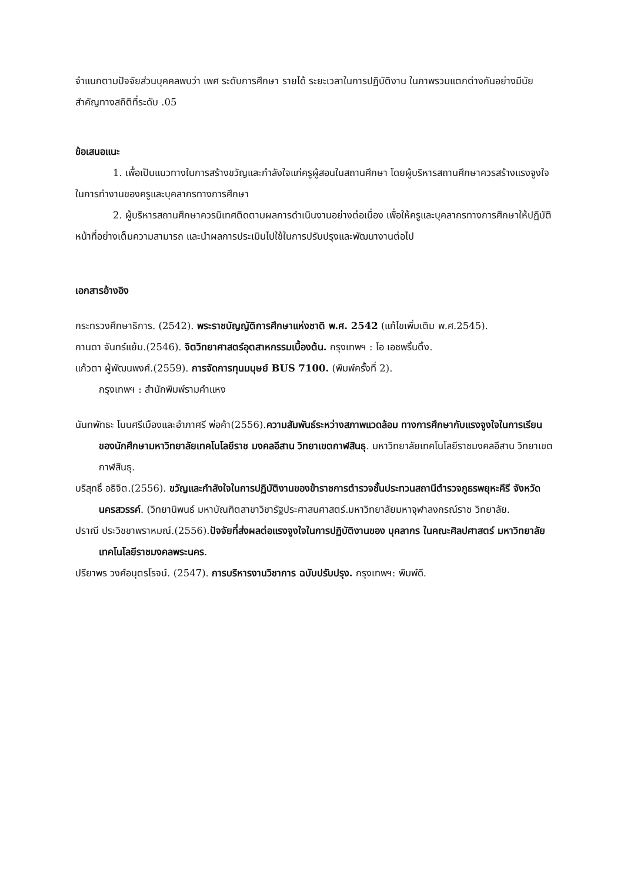จำแนกตามปัจจัยส่วนบุคคลพบว่า เพศ ระดับการศึกษา รายได้ ระยะเวลาในการปฏิบัติงาน ในภาพรวมแตกต่างกันอย่างมีนัยสำคัญทางสถิติที่ระดับ .05
ข้อเสนอแนะ
1. เพื่อเป็นแนวทางในการสร้างขวัญและกำลังใจแก่ครูผู้สอนในสถานศึกษา โดยผู้บริหารสถานศึกษาควรสร้างแรงจูงใจในการทำงานของครูและบุคลากรทางการศึกษา
2. ผู้บริหารสถานศึกษาควรนิเทศติดตามผลการดำเนินงานอย่างต่อเนื่อง เพื่อให้ครูและบุคลากรทางการศึกษาให้ปฏิบัติหน้าที่อย่างเต็มความสามารถ และนำผลการประเมินไปใช้ในการปรับปรุงและพัฒนางานต่อไป
เอกสารอ้างอิง
กระทรวงศึกษาธิการ. (2542). พระราชบัญญัติการศึกษาแห่งชาติ พ.ศ. 2542 (แก้ไขเพิ่มเติม พ.ศ.2545).
กานดา จันทร์แย้ม.(2546). จิตวิทยาศาสตร์อุตสาหกรรมเบื้องต้น. กรุงเทพฯ : โอ เอชพริ้นติ้ง.
แก้วตา ผู้พัฒนพงศ์.(2559). การจัดการทุนมนุษย์ BUS 7100. (พิมพ์ครั้งที่ 2).
กรุงเทพฯ : สำนักพิมพ์รามคำแหง
นันทพัทธะ โนนศรีเมืองและอำภาศรี พ่อค้า(2556).ความสัมพันธ์ระหว่างสภาพแวดล้อม ทางการศึกษากับแรงจูงใจในการเรียนของนักศึกษามหาวิทยาลัยเทคโนโลยีราช มงคลอีสาน วิทยาเขตกาฬสินธุ. มหาวิทยาลัยเทคโนโลยีราชมงคลอีสาน วิทยาเขตกาฬสินธุ.
บริสุทธิ์ อธิจิต.(2556). ขวัญและกำลังใจในการปฏิบัติงานของข้าราชการตำรวจชั้นประทวนสถานีตำรวจภูธรพยุหะคีรี จังหวัดนครสวรรค์. (วิทยานิพนธ์ มหาบัณฑิตสาขาวิชารัฐประศาสนศาสตร์.มหาวิทยาลัยมหาจุฬาลงกรณ์ราช วิทยาลัย.
ปราณี ประวิชชาพราหมณ์.(2556).ปัจจัยที่ส่งผลต่อแรงจูงใจในการปฏิบัติงานของ บุคลากร ในคณะศิลปศาสตร์ มหาวิทยาลัยเทคโนโลยีราชมงคลพระนคร.
ปรียาพร วงศ์อนุตรโรจน์. (2547). การบริหารงานวิชาการ ฉบับปรับปรุง. กรุงเทพฯ: พิมพ์ดี.